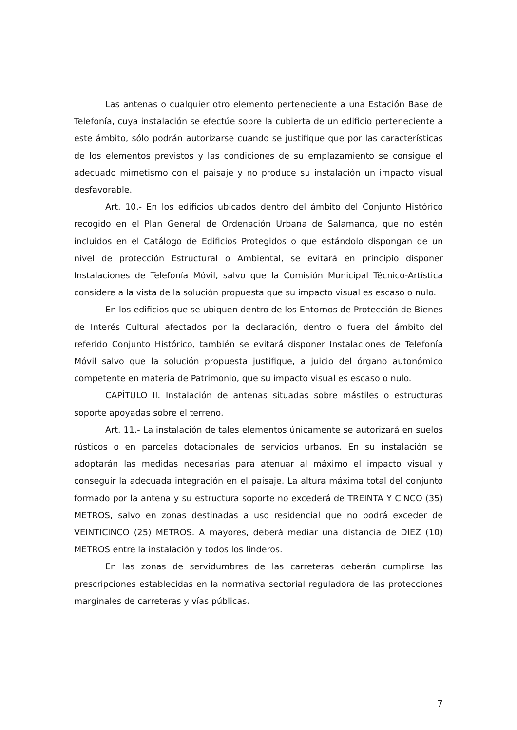Las antenas o cualquier otro elemento perteneciente a una Estación Base de Telefonía, cuya instalación se efectúe sobre la cubierta de un edificio perteneciente a este ámbito, sólo podrán autorizarse cuando se justifique que por las características de los elementos previstos y las condiciones de su emplazamiento se consigue el adecuado mimetismo con el paisaje y no produce su instalación un impacto visual desfavorable.
Art. 10.- En los edificios ubicados dentro del ámbito del Conjunto Histórico recogido en el Plan General de Ordenación Urbana de Salamanca, que no estén incluidos en el Catálogo de Edificios Protegidos o que estándolo dispongan de un nivel de protección Estructural o Ambiental, se evitará en principio disponer Instalaciones de Telefonía Móvil, salvo que la Comisión Municipal Técnico-Artística considere a la vista de la solución propuesta que su impacto visual es escaso o nulo.
En los edificios que se ubiquen dentro de los Entornos de Protección de Bienes de Interés Cultural afectados por la declaración, dentro o fuera del ámbito del referido Conjunto Histórico, también se evitará disponer Instalaciones de Telefonía Móvil salvo que la solución propuesta justifique, a juicio del órgano autonómico competente en materia de Patrimonio, que su impacto visual es escaso o nulo.
CAPÍTULO II. Instalación de antenas situadas sobre mástiles o estructuras soporte apoyadas sobre el terreno.
Art. 11.- La instalación de tales elementos únicamente se autorizará en suelos rústicos o en parcelas dotacionales de servicios urbanos. En su instalación se adoptarán las medidas necesarias para atenuar al máximo el impacto visual y conseguir la adecuada integración en el paisaje. La altura máxima total del conjunto formado por la antena y su estructura soporte no excederá de TREINTA Y CINCO (35) METROS, salvo en zonas destinadas a uso residencial que no podrá exceder de VEINTICINCO (25) METROS. A mayores, deberá mediar una distancia de DIEZ (10) METROS entre la instalación y todos los linderos.
En las zonas de servidumbres de las carreteras deberán cumplirse las prescripciones establecidas en la normativa sectorial reguladora de las protecciones marginales de carreteras y vías públicas.
7